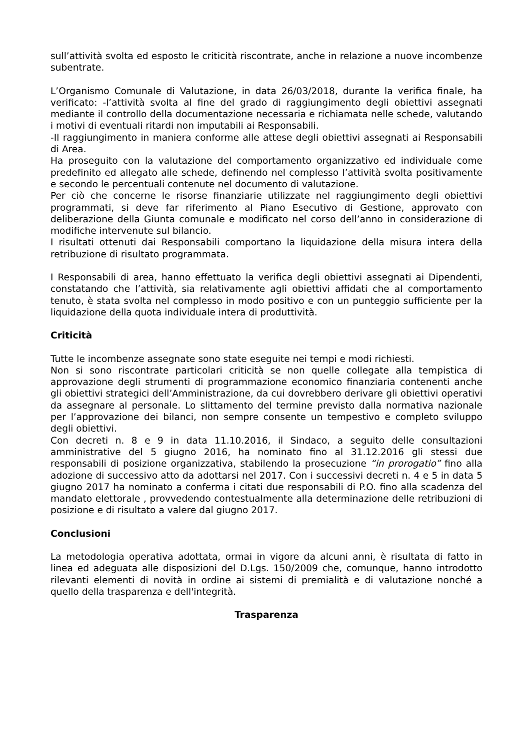sull’attività svolta ed esposto le criticità riscontrate, anche in relazione a nuove incombenze subentrate.
L’Organismo Comunale di Valutazione, in data 26/03/2018, durante la verifica finale, ha verificato: -l’attività svolta al fine del grado di raggiungimento degli obiettivi assegnati mediante il controllo della documentazione necessaria e richiamata nelle schede, valutando i motivi di eventuali ritardi non imputabili ai Responsabili.
-Il raggiungimento in maniera conforme alle attese degli obiettivi assegnati ai Responsabili di Area.
Ha proseguito con la valutazione del comportamento organizzativo ed individuale come predefinito ed allegato alle schede, definendo nel complesso l’attività svolta positivamente e secondo le percentuali contenute nel documento di valutazione.
Per ciò che concerne le risorse finanziarie utilizzate nel raggiungimento degli obiettivi programmati, si deve far riferimento al Piano Esecutivo di Gestione, approvato con deliberazione della Giunta comunale e modificato nel corso dell’anno in considerazione di modifiche intervenute sul bilancio.
I risultati ottenuti dai Responsabili comportano la liquidazione della misura intera della retribuzione di risultato programmata.
I Responsabili di area, hanno effettuato la verifica degli obiettivi assegnati ai Dipendenti, constatando che l’attività, sia relativamente agli obiettivi affidati che al comportamento tenuto, è stata svolta nel complesso in modo positivo e con un punteggio sufficiente per la liquidazione della quota individuale intera di produttività.
Criticità
Tutte le incombenze assegnate sono state eseguite nei tempi e modi richiesti.
Non si sono riscontrate particolari criticità se non quelle collegate alla tempistica di approvazione degli strumenti di programmazione economico finanziaria contenenti anche gli obiettivi strategici dell’Amministrazione, da cui dovrebbero derivare gli obiettivi operativi da assegnare al personale. Lo slittamento del termine previsto dalla normativa nazionale per l’approvazione dei bilanci, non sempre consente un tempestivo e completo sviluppo degli obiettivi.
Con decreti n. 8 e 9 in data 11.10.2016, il Sindaco, a seguito delle consultazioni amministrative del 5 giugno 2016, ha nominato fino al 31.12.2016 gli stessi due responsabili di posizione organizzativa, stabilendo la prosecuzione “in prorogatio” fino alla adozione di successivo atto da adottarsi nel 2017. Con i successivi decreti n. 4 e 5 in data 5 giugno 2017 ha nominato a conferma i citati due responsabili di P.O. fino alla scadenza del mandato elettorale , provvedendo contestualmente alla determinazione delle retribuzioni di posizione e di risultato a valere dal giugno 2017.
Conclusioni
La metodologia operativa adottata, ormai in vigore da alcuni anni, è risultata di fatto in linea ed adeguata alle disposizioni del D.Lgs. 150/2009 che, comunque, hanno introdotto rilevanti elementi di novità in ordine ai sistemi di premialità e di valutazione nonché a quello della trasparenza e dell'integrità.
Trasparenza